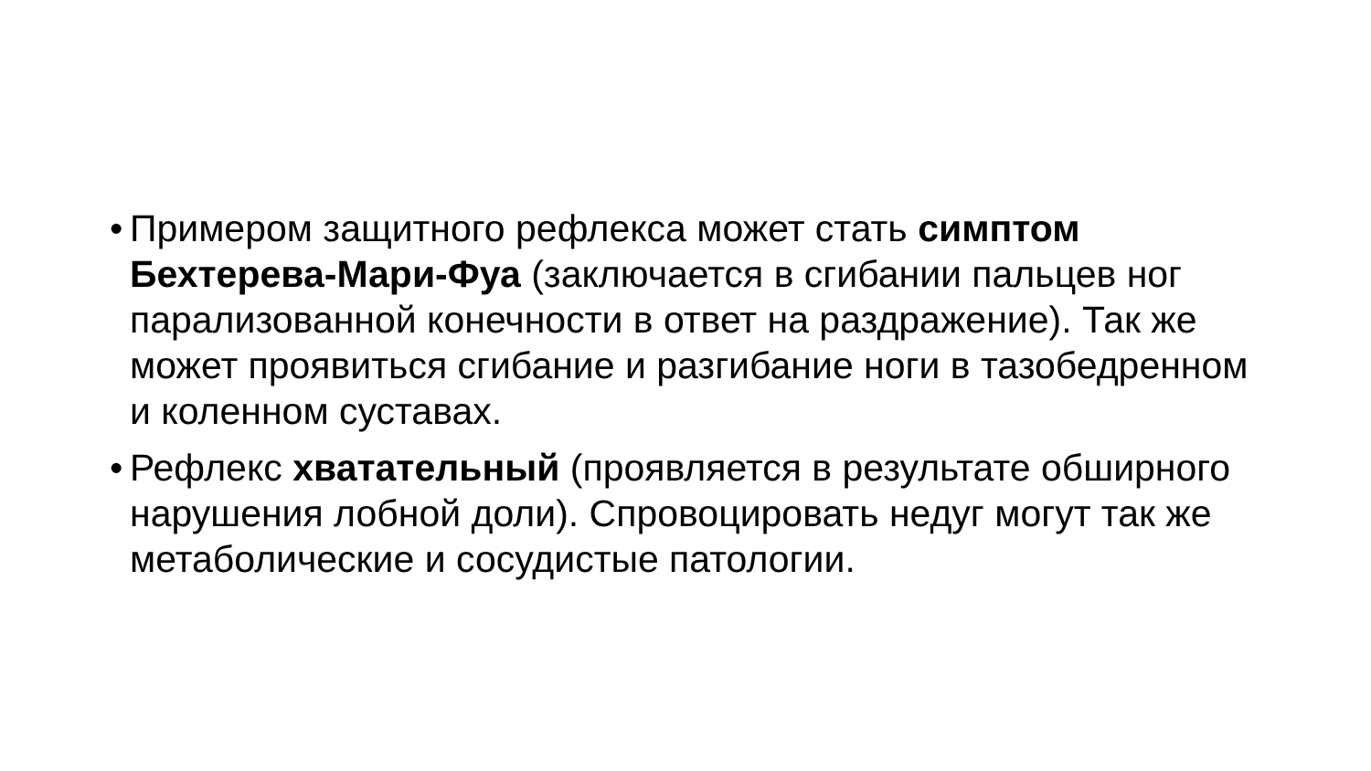• Примером защитного рефлекса может стать симптом Бехтерева-Мари-Фуа (заключается в сгибании пальцев ног парализованной конечности в ответ на раздражение). Так же может проявиться сгибание и разгибание ноги в тазобедренном и коленном суставах.
• Рефлекс хватательный (проявляется в результате обширного нарушения лобной доли). Спровоцировать недуг могут так же метаболические и сосудистые патологии.